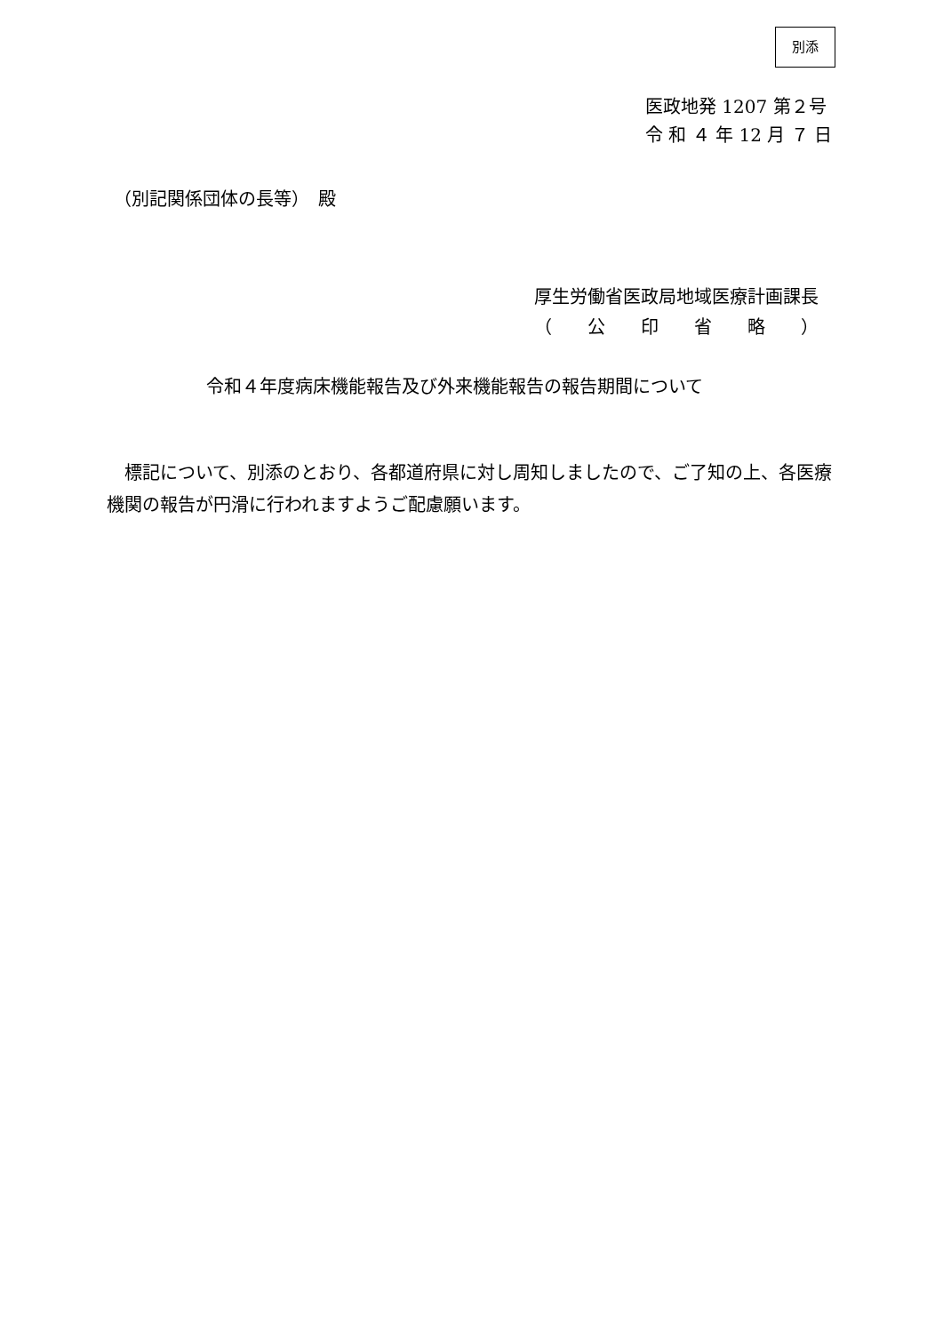別添
医政地発 1207 第２号
令 和 ４ 年 12 月 ７ 日
（別記関係団体の長等）　殿
厚生労働省医政局地域医療計画課長
（　　公　　印　　省　　略　　）
令和４年度病床機能報告及び外来機能報告の報告期間について
　標記について、別添のとおり、各都道府県に対し周知しましたので、ご了知の上、各医療機関の報告が円滑に行われますようご配慮願います。